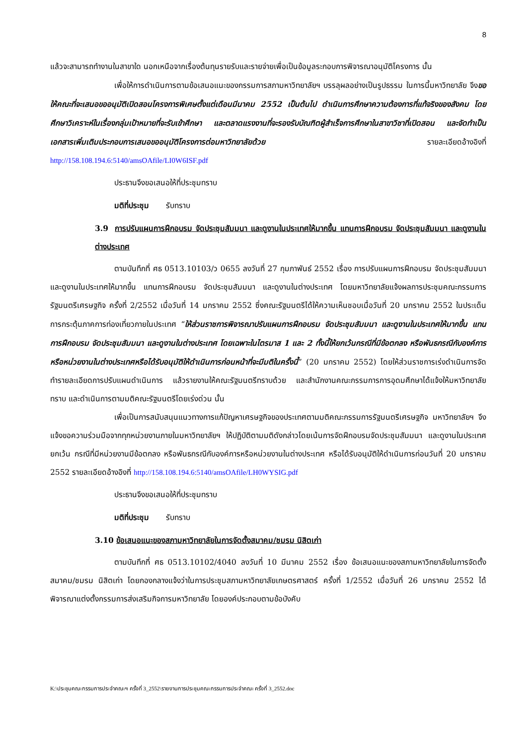8
แล้วจะสามารถทำงานในสาขาใด นอกเหนือจากเรื่องต้นทุนรายรับและรายจ่ายเพื่อเป็นข้อมูลระกอบการพิจารณาอนุมัติโครงการ นั้น
เพื่อให้การดำเนินการตามข้อเสนอแนะของกรรมการสภามหาวิทยาลัยฯ บรรลุผลอย่างเป็นรูปธรรม ในการนี้มหาวิทยาลัย จึงขอให้คณะที่จะเสนอขออนุมัติเปิดสอนโครงการพิเศษตั้งแต่เดือนมีนาคม 2552 เป็นต้นไป ดำเนินการศึกษาความต้องการที่แท้จริงของสังคม โดยศึกษาวิเคราะห์ในเรื่องกลุ่มเป้าหมายที่จะรับเข้าศึกษา และตลาดแรงงานที่จะรองรับบัณฑิตผู้สำเร็จการศึกษาในสาขาวิชาที่เปิดสอน และจัดทำเป็นเอกสารเพิ่มเติมประกอบการเสนอขออนุมัติโครงการต่อมหาวิทยาลัยด้วย รายละเอียดอ้างอิงที่ http://158.108.194.6:5140/amsOAfile/LI0W6ISF.pdf
ประธานจึงขอเสนอให้ที่ประชุมทราบ
มติที่ประชุม รับทราบ
3.9 การปรับแผนการฝึกอบรม จัดประชุมสัมมนา และดูงานในประเทศให้มากขึ้น แทนการฝึกอบรม จัดประชุมสัมมนา และดูงานในต่างประเทศ
ตามบันทึกที่ ศธ 0513.10103/ว 0655 ลงวันที่ 27 กุมภาพันธ์ 2552 เรื่อง การปรับแผนการฝึกอบรม จัดประชุมสัมมนา และดูงานในประเทศให้มากขึ้น แทนการฝึกอบรม จัดประชุมสัมมนา และดูงานในต่างประเทศ โดยมหาวิทยาลัยแจ้งผลการประชุมคณะกรรมการรัฐมนตรีเศรษฐกิจ ครั้งที่ 2/2552 เมื่อวันที่ 14 มกราคม 2552 ซึ่งคณะรัฐมนตรีได้ให้ความเห็นชอบเมื่อวันที่ 20 มกราคม 2552 ในประเด็นการกระตุ้นภาคการท่องเที่ยวภายในประเทศ “ให้ส่วนราชการพิจารณาปรับแผนการฝึกอบรม จัดประชุมสัมมนา และดูงานในประเทศให้มากขึ้น แทนการฝึกอบรม จัดประชุมสัมมนา และดูงานในต่างประเทศ โดยเฉพาะในไตรมาส 1 และ 2 ทั้งนี้ให้ยกเว้นกรณีที่มีข้อตกลง หรือพันธกรณีกับองค์การหรือหน่วยงานในต่างประเทศหรือได้รับอนุมัติให้ดำเนินการก่อนหน้าที่จะมีมติในครั้งนี้” (20 มกราคม 2552) โดยให้ส่วนราชการเร่งดำเนินการจัดทำรายละเอียดการปรับแผนดำเนินการ แล้วรายงานให้คณะรัฐมนตรีทราบด้วย และสำนักงานคณะกรรมการการอุดมศึกษาได้แจ้งให้มหาวิทยาลัยทราบ และดำเนินการตามมติคณะรัฐมนตรีโดยเร่งด่วน นั้น
เพื่อเป็นการสนับสนุนแนวทางการแก้ปัญหาเศรษฐกิจของประเทศตามมติคณะกรรมการรัฐมนตรีเศรษฐกิจ มหาวิทยาลัยฯ จึงแจ้งขอความร่วมมือจากทุกหน่วยงานภายในมหาวิทยาลัยฯ ให้ปฏิบัติตามมติดังกล่าวโดยเน้นการจัดฝึกอบรมจัดประชุมสัมมนา และดูงานในประเทศ ยกเว้น กรณีที่มีหน่วยงานมีข้อตกลง หรือพันธกรณีกับองค์การหรือหน่วยงานในต่างประเทศ หรือได้รับอนุมัติให้ดำเนินการก่อนวันที่ 20 มกราคม 2552 รายละเอียดอ้างอิงที่ http://158.108.194.6:5140/amsOAfile/LH0WYSIG.pdf
ประธานจึงขอเสนอให้ที่ประชุมทราบ
มติที่ประชุม รับทราบ
3.10 ข้อเสนอแนะของสภามหาวิทยาลัยในการจัดตั้งสมาคม/ชมรม นิสิตเก่า
ตามบันทึกที่ ศธ 0513.10102/4040 ลงวันที่ 10 มีนาคม 2552 เรื่อง ข้อเสนอแนะของสภามหาวิทยาลัยในการจัดตั้งสมาคม/ชมรม นิสิตเก่า โดยกองกลางแจ้งว่าในการประชุมสภามหาวิทยาลัยเกษตรศาสตร์ ครั้งที่ 1/2552 เมื่อวันที่ 26 มกราคม 2552 ได้พิจารณาแต่งตั้งกรรมการส่งเสริมกิจการมหาวิทยาลัย โดยองค์ประกอบตามข้อบังคับ
K:\ประชุมคณะกรรมการประจำคณะฯ ครั้งที่ 3_2552\รายงานการประชุมคณะกรรมการประจำคณะ ครั้งที่ 3_2552.doc